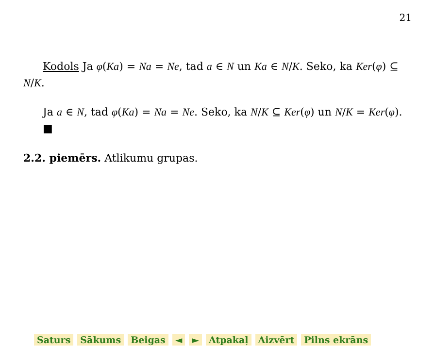21
Kodols Ja φ(Ka) = Na = Ne, tad a ∈ N un Ka ∈ N/K. Seko, ka Ker(φ) ⊆ N/K.
Ja a ∈ N, tad φ(Ka) = Na = Ne. Seko, ka N/K ⊆ Ker(φ) un N/K = Ker(φ).
■
2.2. piemērs. Atlikumu grupas.
Saturs Sākums Beigas ◄ ► Atpakaļ Aizvērt Pilns ekrāns